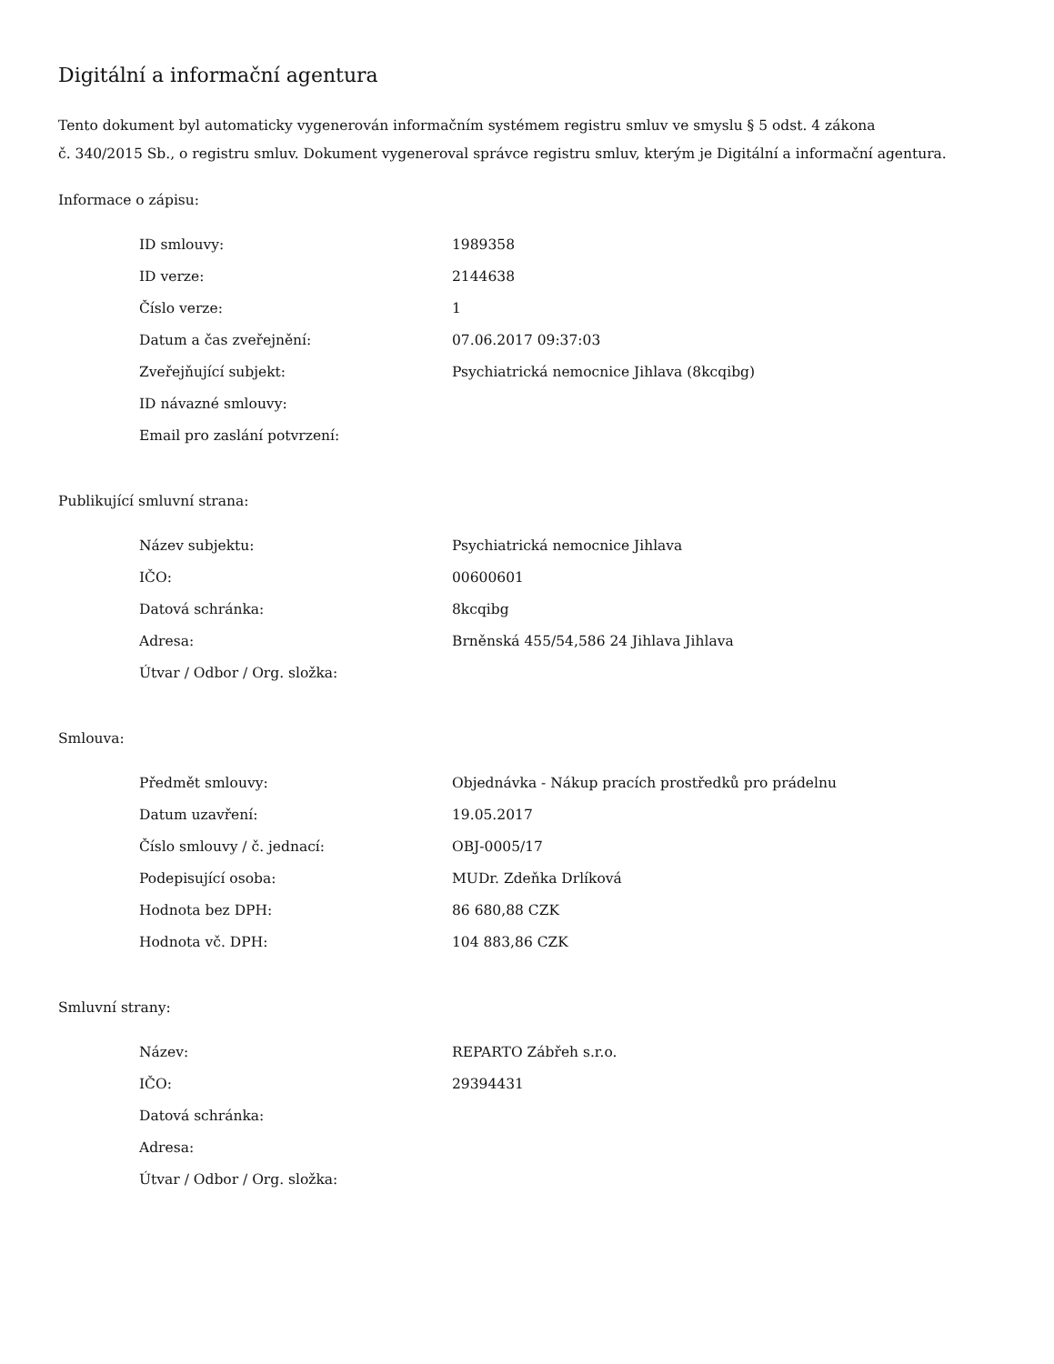Digitální a informační agentura
Tento dokument byl automaticky vygenerován informačním systémem registru smluv ve smyslu § 5 odst. 4 zákona
č. 340/2015 Sb., o registru smluv. Dokument vygeneroval správce registru smluv, kterým je Digitální a informační agentura.
Informace o zápisu:
| ID smlouvy: | 1989358 |
| ID verze: | 2144638 |
| Číslo verze: | 1 |
| Datum a čas zveřejnění: | 07.06.2017 09:37:03 |
| Zveřejňující subjekt: | Psychiatrická nemocnice Jihlava (8kcqibg) |
| ID návazné smlouvy: | |
| Email pro zaslání potvrzení: | |
Publikující smluvní strana:
| Název subjektu: | Psychiatrická nemocnice Jihlava |
| IČO: | 00600601 |
| Datová schránka: | 8kcqibg |
| Adresa: | Brněnská 455/54,586 24 Jihlava Jihlava |
| Útvar / Odbor / Org. složka: | |
Smlouva:
| Předmět smlouvy: | Objednávka - Nákup pracích prostředků pro prádelnu |
| Datum uzavření: | 19.05.2017 |
| Číslo smlouvy / č. jednací: | OBJ-0005/17 |
| Podepisující osoba: | MUDr. Zdeňka Drlíková |
| Hodnota bez DPH: | 86 680,88 CZK |
| Hodnota vč. DPH: | 104 883,86 CZK |
Smluvní strany:
| Název: | REPARTO Zábřeh s.r.o. |
| IČO: | 29394431 |
| Datová schránka: | |
| Adresa: | |
| Útvar / Odbor / Org. složka: | |